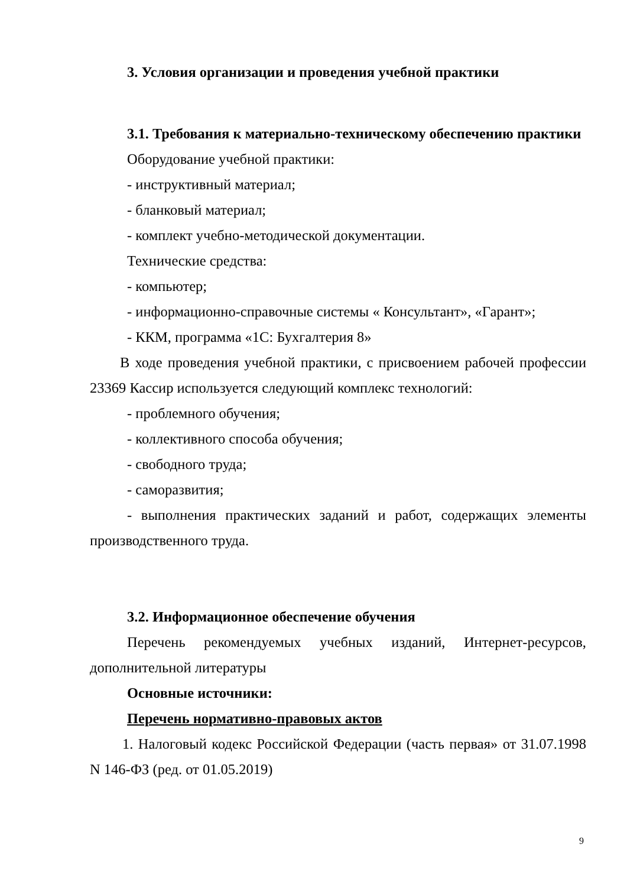3. Условия организации и проведения учебной практики
3.1. Требования к материально-техническому обеспечению практики
Оборудование учебной практики:
- инструктивный материал;
- бланковый материал;
- комплект учебно-методической документации.
Технические средства:
- компьютер;
- информационно-справочные системы « Консультант», «Гарант»;
- ККМ, программа «1С: Бухгалтерия 8»
В ходе проведения учебной практики, с присвоением рабочей профессии 23369 Кассир используется следующий комплекс технологий:
- проблемного обучения;
- коллективного способа обучения;
- свободного труда;
- саморазвития;
- выполнения практических заданий и работ, содержащих элементы производственного труда.
3.2. Информационное обеспечение обучения
Перечень рекомендуемых учебных изданий, Интернет-ресурсов, дополнительной литературы
Основные источники:
Перечень нормативно-правовых актов
1. Налоговый кодекс Российской Федерации (часть первая» от 31.07.1998 N 146-ФЗ (ред. от 01.05.2019)
9